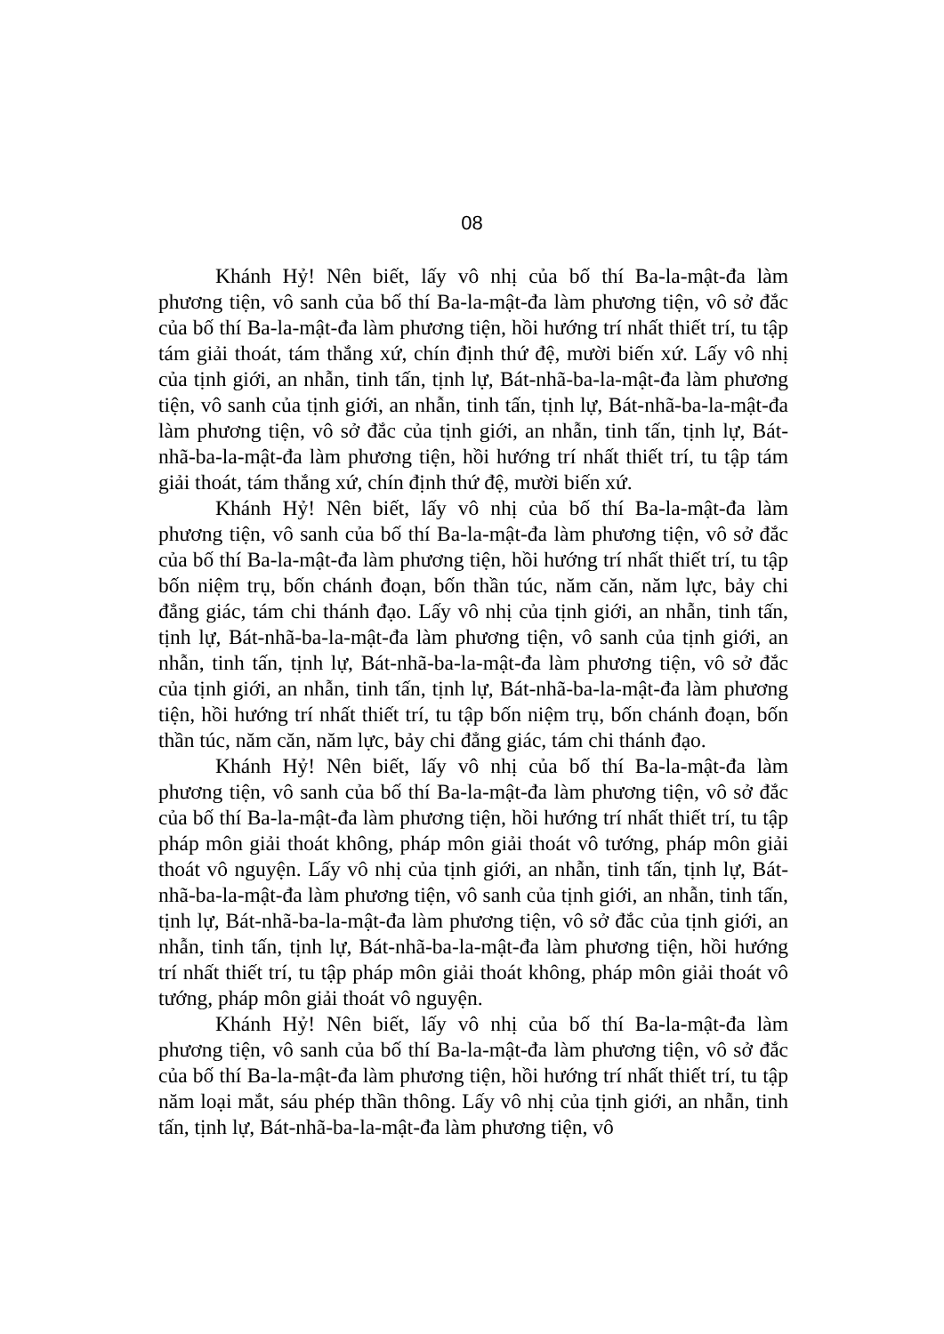08
Khánh Hỷ! Nên biết, lấy vô nhị của bố thí Ba-la-mật-đa làm phương tiện, vô sanh của bố thí Ba-la-mật-đa làm phương tiện, vô sở đắc của bố thí Ba-la-mật-đa làm phương tiện, hồi hướng trí nhất thiết trí, tu tập tám giải thoát, tám thắng xứ, chín định thứ đệ, mười biến xứ. Lấy vô nhị của tịnh giới, an nhẫn, tinh tấn, tịnh lự, Bát-nhã-ba-la-mật-đa làm phương tiện, vô sanh của tịnh giới, an nhẫn, tinh tấn, tịnh lự, Bát-nhã-ba-la-mật-đa làm phương tiện, vô sở đắc của tịnh giới, an nhẫn, tinh tấn, tịnh lự, Bát-nhã-ba-la-mật-đa làm phương tiện, hồi hướng trí nhất thiết trí, tu tập tám giải thoát, tám thắng xứ, chín định thứ đệ, mười biến xứ.
Khánh Hỷ! Nên biết, lấy vô nhị của bố thí Ba-la-mật-đa làm phương tiện, vô sanh của bố thí Ba-la-mật-đa làm phương tiện, vô sở đắc của bố thí Ba-la-mật-đa làm phương tiện, hồi hướng trí nhất thiết trí, tu tập bốn niệm trụ, bốn chánh đoạn, bốn thần túc, năm căn, năm lực, bảy chi đẳng giác, tám chi thánh đạo. Lấy vô nhị của tịnh giới, an nhẫn, tinh tấn, tịnh lự, Bát-nhã-ba-la-mật-đa làm phương tiện, vô sanh của tịnh giới, an nhẫn, tinh tấn, tịnh lự, Bát-nhã-ba-la-mật-đa làm phương tiện, vô sở đắc của tịnh giới, an nhẫn, tinh tấn, tịnh lự, Bát-nhã-ba-la-mật-đa làm phương tiện, hồi hướng trí nhất thiết trí, tu tập bốn niệm trụ, bốn chánh đoạn, bốn thần túc, năm căn, năm lực, bảy chi đẳng giác, tám chi thánh đạo.
Khánh Hỷ! Nên biết, lấy vô nhị của bố thí Ba-la-mật-đa làm phương tiện, vô sanh của bố thí Ba-la-mật-đa làm phương tiện, vô sở đắc của bố thí Ba-la-mật-đa làm phương tiện, hồi hướng trí nhất thiết trí, tu tập pháp môn giải thoát không, pháp môn giải thoát vô tướng, pháp môn giải thoát vô nguyện. Lấy vô nhị của tịnh giới, an nhẫn, tinh tấn, tịnh lự, Bát-nhã-ba-la-mật-đa làm phương tiện, vô sanh của tịnh giới, an nhẫn, tinh tấn, tịnh lự, Bát-nhã-ba-la-mật-đa làm phương tiện, vô sở đắc của tịnh giới, an nhẫn, tinh tấn, tịnh lự, Bát-nhã-ba-la-mật-đa làm phương tiện, hồi hướng trí nhất thiết trí, tu tập pháp môn giải thoát không, pháp môn giải thoát vô tướng, pháp môn giải thoát vô nguyện.
Khánh Hỷ! Nên biết, lấy vô nhị của bố thí Ba-la-mật-đa làm phương tiện, vô sanh của bố thí Ba-la-mật-đa làm phương tiện, vô sở đắc của bố thí Ba-la-mật-đa làm phương tiện, hồi hướng trí nhất thiết trí, tu tập năm loại mắt, sáu phép thần thông. Lấy vô nhị của tịnh giới, an nhẫn, tinh tấn, tịnh lự, Bát-nhã-ba-la-mật-đa làm phương tiện, vô